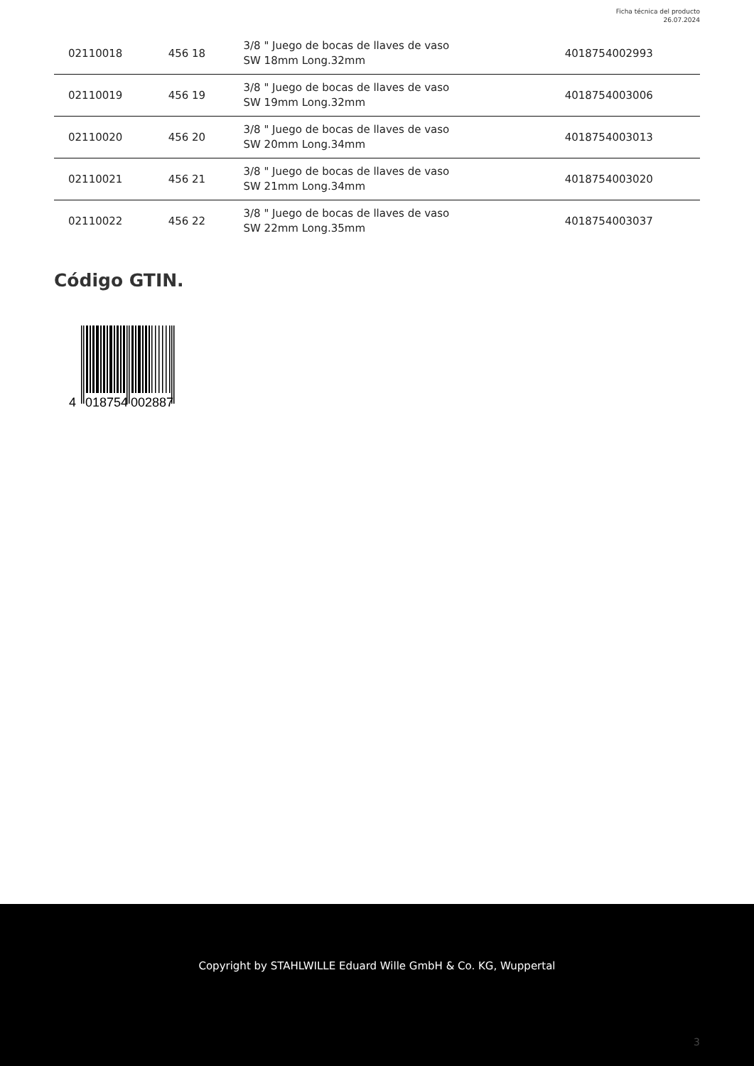Ficha técnica del producto
26.07.2024
| 02110018 | 456 18 | 3/8 " Juego de bocas de llaves de vaso SW 18mm Long.32mm | 4018754002993 |
| 02110019 | 456 19 | 3/8 " Juego de bocas de llaves de vaso SW 19mm Long.32mm | 4018754003006 |
| 02110020 | 456 20 | 3/8 " Juego de bocas de llaves de vaso SW 20mm Long.34mm | 4018754003013 |
| 02110021 | 456 21 | 3/8 " Juego de bocas de llaves de vaso SW 21mm Long.34mm | 4018754003020 |
| 02110022 | 456 22 | 3/8 " Juego de bocas de llaves de vaso SW 22mm Long.35mm | 4018754003037 |
Código GTIN.
4
018754
002887
Copyright by STAHLWILLE Eduard Wille GmbH & Co. KG, Wuppertal
3